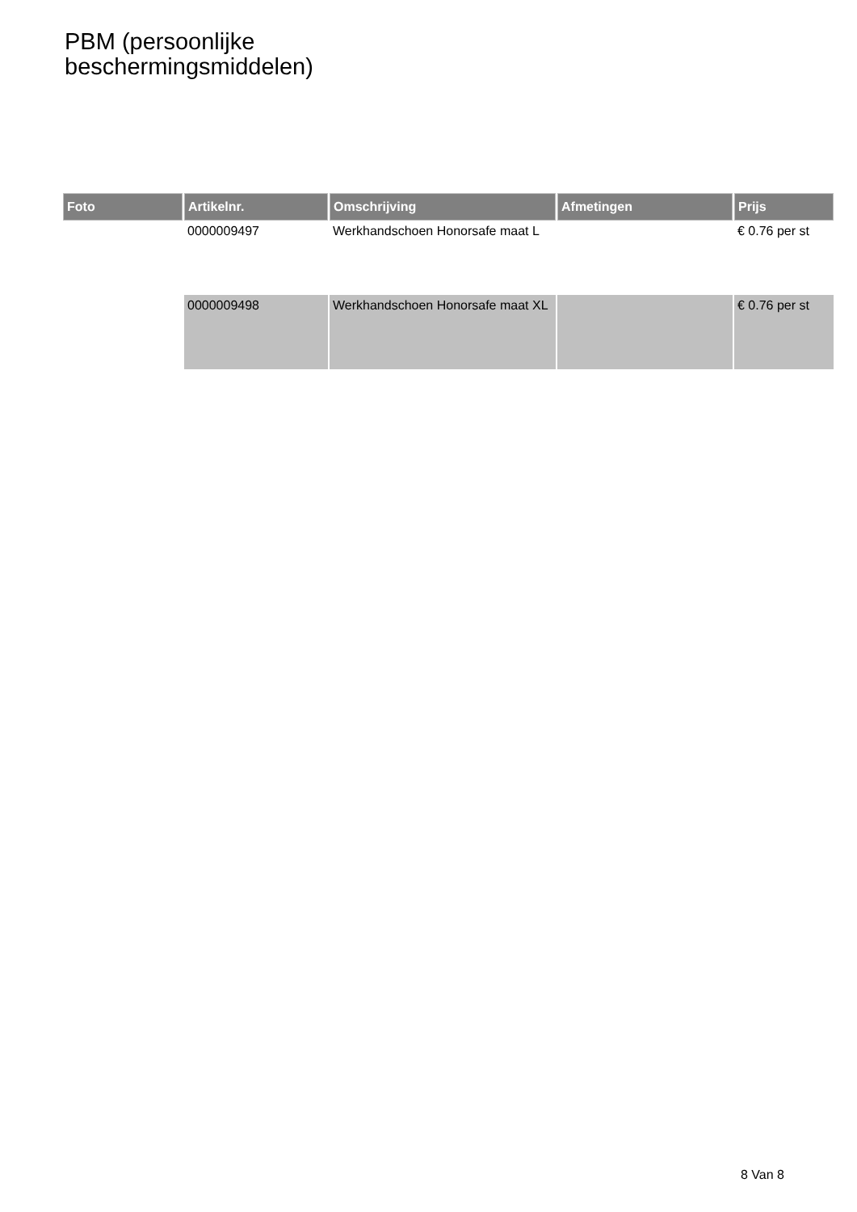PBM (persoonlijke
beschermingsmiddelen)
| Foto | Artikelnr. | Omschrijving | Afmetingen | Prijs |
| --- | --- | --- | --- | --- |
| | 0000009497 | Werkhandschoen Honorsafe maat L | | € 0.76 per st |
| | 0000009498 | Werkhandschoen Honorsafe maat XL | | € 0.76 per st |
8 Van 8